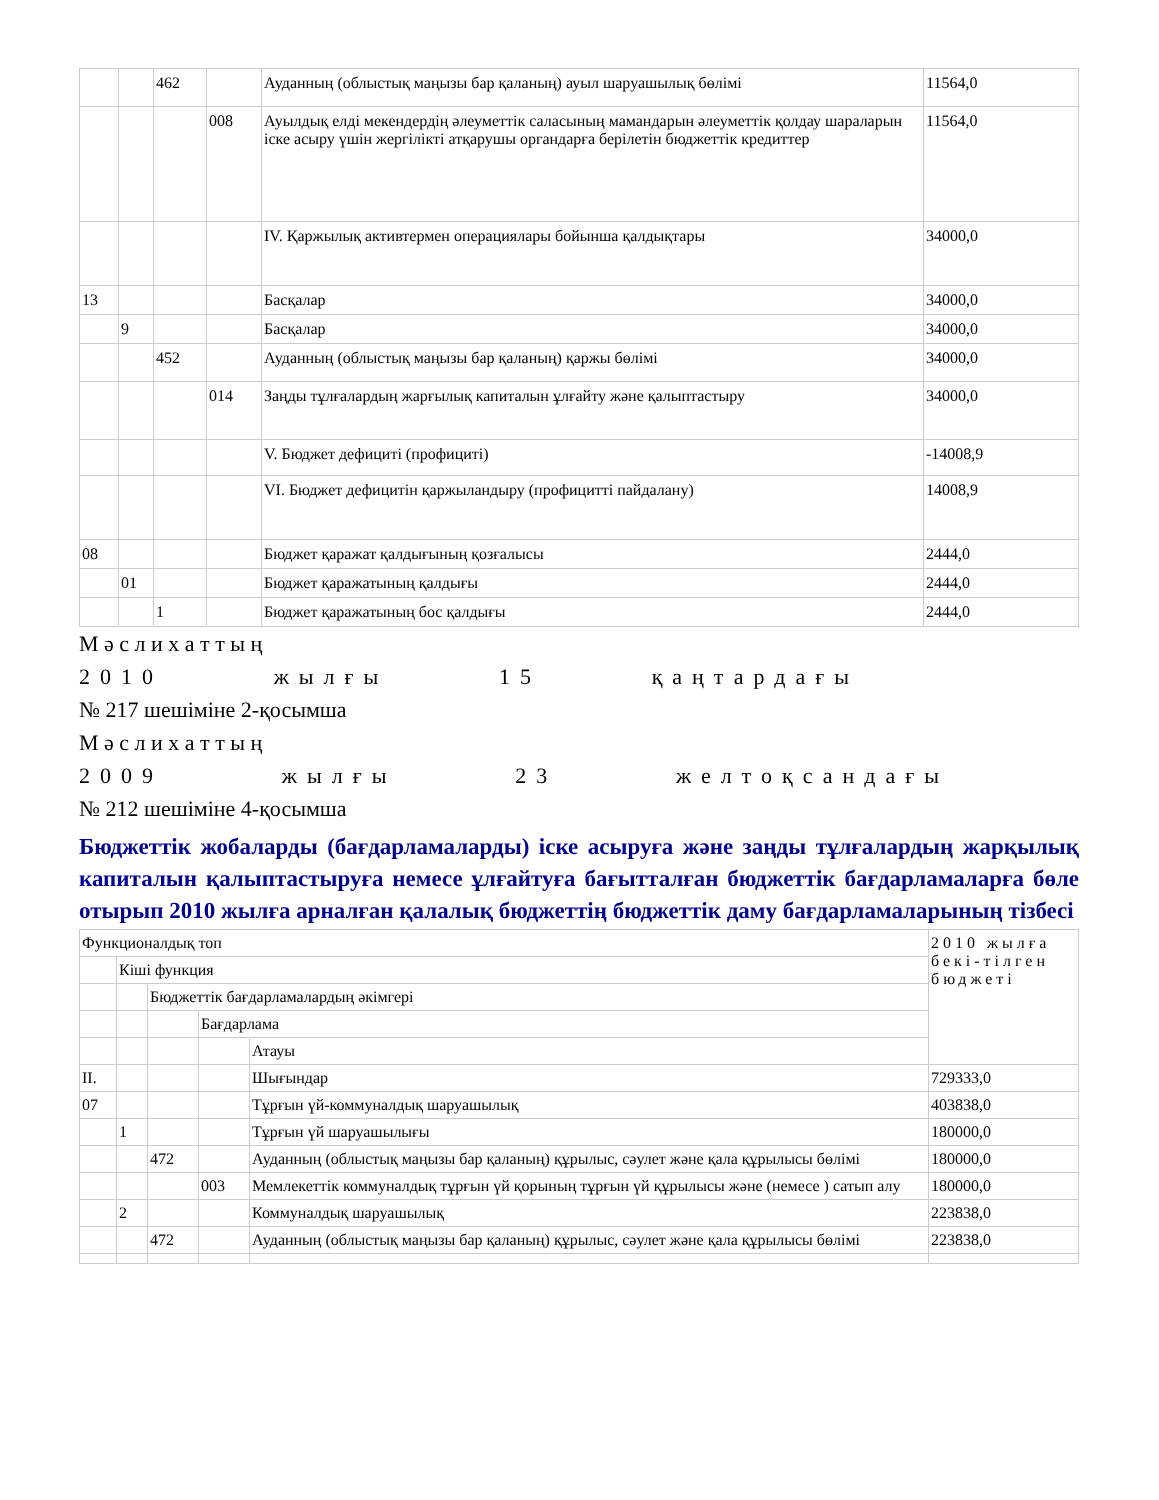| | | 462 | | Ауданның (облыстық маңызы бар қаланың) ауыл шаруашылық бөлімі | 11564,0 |
| | | | 008 | Ауылдық елді мекендердің әлеуметтік саласының мамандарын әлеуметтік қолдау шараларын іске асыру үшін жергілікті атқарушы органдарға берілетін бюджеттік кредиттер | 11564,0 |
| | | | | IV. Қаржылық активтермен операциялары бойынша қалдықтары | 34000,0 |
| 13 | | | | Басқалар | 34000,0 |
| | 9 | | | Басқалар | 34000,0 |
| | | 452 | | Ауданның (облыстық маңызы бар қаланың) қаржы бөлімі | 34000,0 |
| | | | 014 | Заңды тұлғалардың жарғылық капиталын ұлғайту және қалыптастыру | 34000,0 |
| | | | | V. Бюджет дефициті (профициті) | -14008,9 |
| | | | | VI. Бюджет дефицитін қаржыландыру (профицитті пайдалану) | 14008,9 |
| 08 | | | | Бюджет қаражат қалдығының қозғалысы | 2444,0 |
| | 01 | | | Бюджет қаражатының қалдығы | 2444,0 |
| | | 1 | | Бюджет қаражатының бос қалдығы | 2444,0 |
М ә с л и х а т т ы ң
2010 жылғы 15 қаңтардағы
№ 217 шешіміне 2-қосымша
М ә с л и х а т т ы ң
2009 жылғы 23 желтоқсандағы
№ 212 шешіміне 4-қосымша
Бюджеттік жобаларды (бағдарламаларды) іске асыруға және заңды тұлғалардың жарқылық капиталын қалыптастыруға немесе ұлғайтуға бағытталған бюджеттік бағдарламаларға бөле отырып 2010 жылға арналған қалалық бюджеттің бюджеттік даму бағдарламаларының тізбесі
| Функционалдық топ | | | | | 2010 жылға бекі-тілген бюджеті |
| | Кіші функция | | | | |
| | | Бюджеттік бағдарламалардың әкімгері | | | |
| | | | Бағдарлама | | |
| | | | | Атауы | |
| II. | | | | Шығындар | 729333,0 |
| 07 | | | | Тұрғын үй-коммуналдық шаруашылық | 403838,0 |
| | 1 | | | Тұрғын үй шаруашылығы | 180000,0 |
| | | 472 | | Ауданның (облыстық маңызы бар қаланың) құрылыс, сәулет және қала құрылысы бөлімі | 180000,0 |
| | | | 003 | Мемлекеттік коммуналдық тұрғын үй қорының тұрғын үй құрылысы және (немесе ) сатып алу | 180000,0 |
| | 2 | | | Коммуналдық шаруашылық | 223838,0 |
| | | 472 | | Ауданның (облыстық маңызы бар қаланың) құрылыс, сәулет және қала құрылысы бөлімі | 223838,0 |